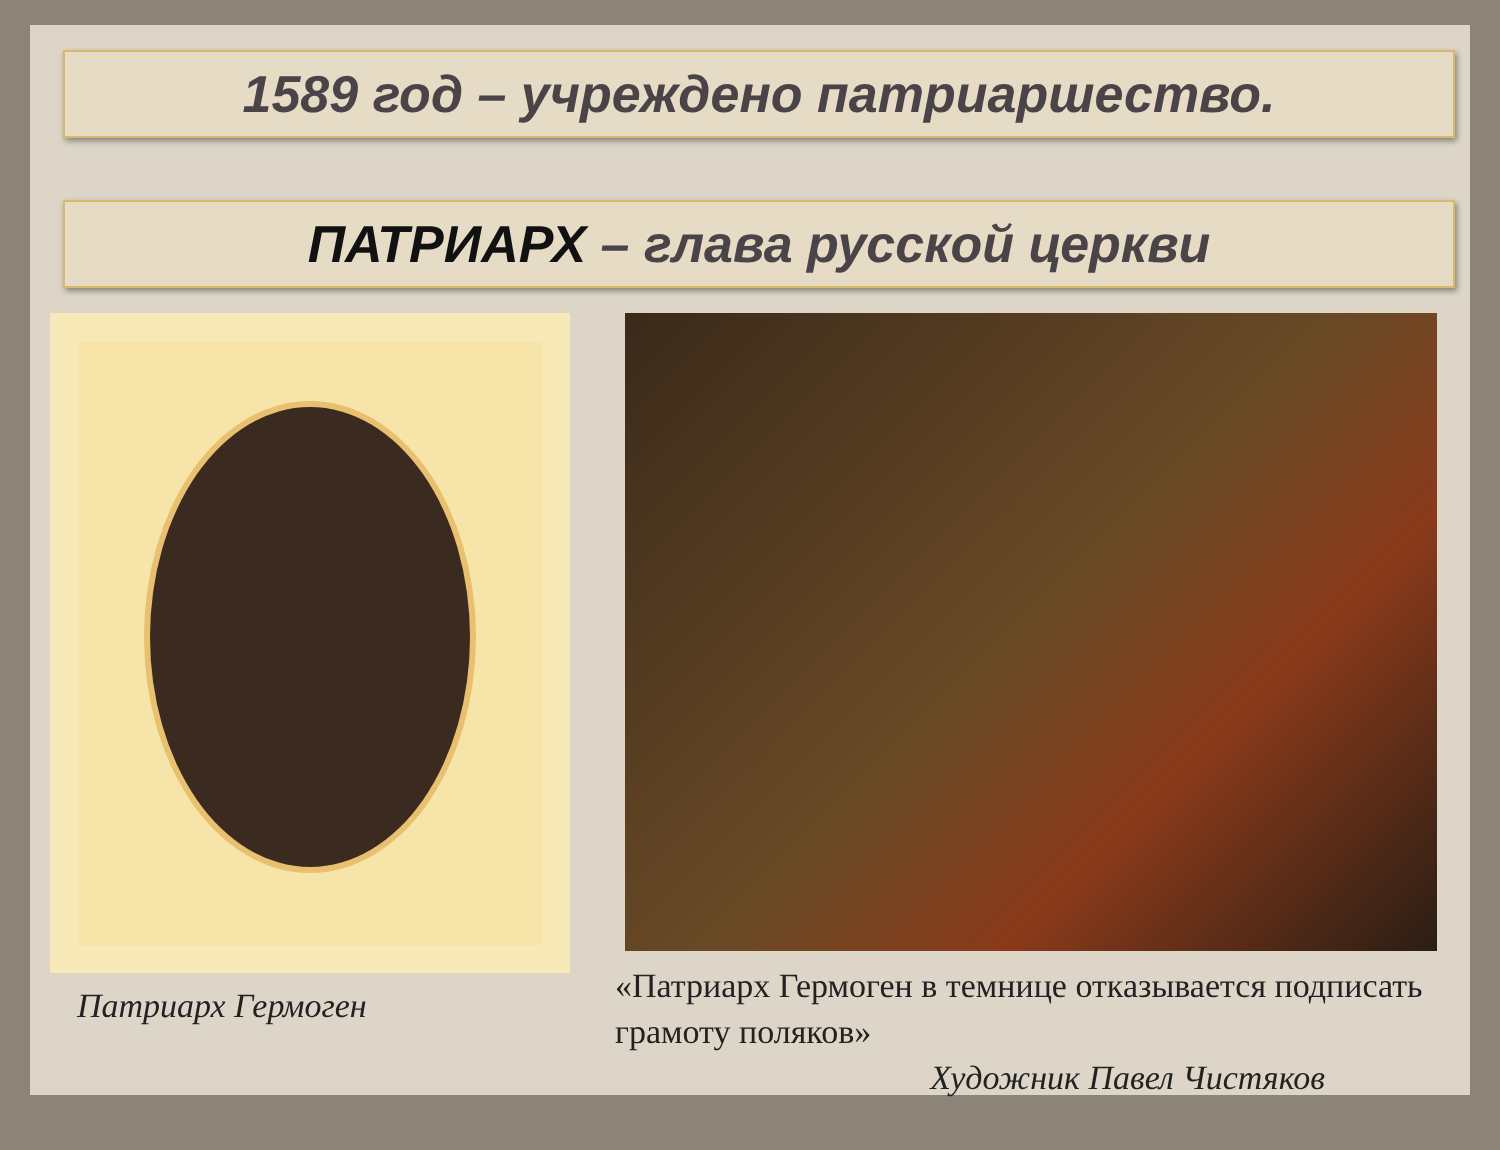1589 год – учреждено патриаршество.
ПАТРИАРХ – глава русской церкви
Патриарх Гермоген
«Патриарх Гермоген в темнице отказывается подписать грамоту поляков»
Художник Павел Чистяков